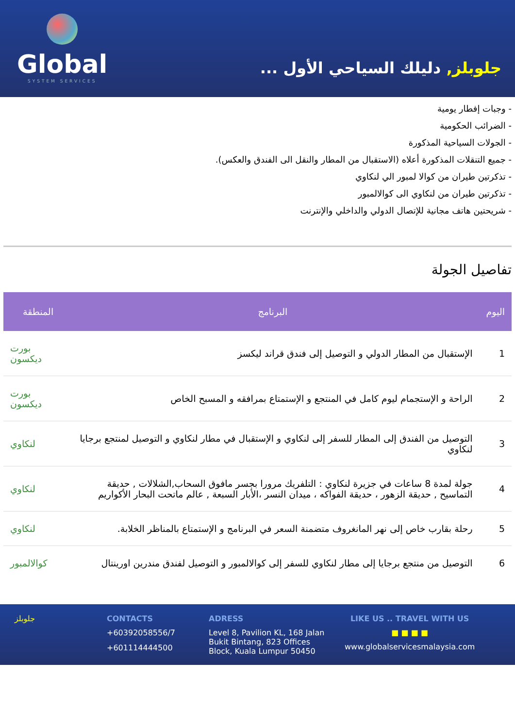Global
SYSTEM SERVICES
جلوبلز, دليلك السياحي الأول ...
- وجبات إفطار يومية
- الضرائب الحكومية
- الجولات السياحية المذكورة
- جميع التنقلات المذكورة أعلاه (الاستقبال من المطار والنقل الى الفندق والعكس).
- تذكرتين طيران من كوالا لمبور الي لنكاوي
- تذكرتين طيران من لنكاوي الى كوالالمبور
- شريحتين هاتف مجانية للإتصال الدولي والداخلي والإنترنت
تفاصيل الجولة
| اليوم | البرنامج | المنطقة |
| --- | --- | --- |
| 1 | الإستقبال من المطار الدولي و التوصيل إلى فندق قراند ليكسز | بورت ديكسون |
| 2 | الراحة و الإستجمام ليوم كامل في المنتجع و الإستمتاع بمرافقه و المسبح الخاص | بورت ديكسون |
| 3 | التوصيل من الفندق إلى المطار للسفر إلى لنكاوي و الإستقبال في مطار لنكاوي و التوصيل لمنتجع برجايا لنكاوي | لنكاوي |
| 4 | جولة لمدة 8 ساعات في جزيرة لنكاوي : التلفريك مرورا بجسر مافوق السحاب,الشلالات , حديقة التماسيح , حديقة الزهور ، حديقة الفواكه ، ميدان النسر ،الأبار السبعة , عالم ماتحت البحار الأكواريم | لنكاوي |
| 5 | رحلة بقارب خاص إلى نهر المانغروف متضمنة السعر في البرنامج و الإستمتاع بالمناظر الخلابة. | لنكاوي |
| 6 | التوصيل من منتجع برجايا إلى مطار لنكاوي للسفر إلى كوالالمبور و التوصيل لفندق مندرين اورينتال | كوالالمبور |
جلوبلز CONTACTS
+60392058556/7
+601114444500
ADRESS
Level 8, Pavilion KL, 168 Jalan Bukit Bintang, 823 Offices Block, Kuala Lumpur 50450
LIKE US .. TRAVEL WITH US
■ ■ ■ ■
www.globalservicesmalaysia.com